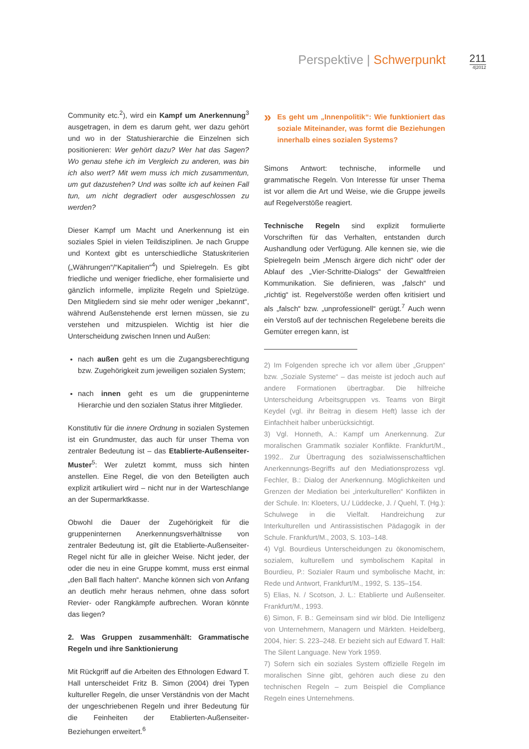Perspektive | Schwerpunkt 211
4|2012
Community etc.<sup>2</sup>), wird ein Kampf um Anerkennung<sup>3</sup> ausgetragen, in dem es darum geht, wer dazu gehört und wo in der Statushierarchie die Einzelnen sich positionieren: Wer gehört dazu? Wer hat das Sagen? Wo genau stehe ich im Vergleich zu anderen, was bin ich also wert? Mit wem muss ich mich zusammentun, um gut dazustehen? Und was sollte ich auf keinen Fall tun, um nicht degradiert oder ausgeschlossen zu werden?
Dieser Kampf um Macht und Anerkennung ist ein soziales Spiel in vielen Teildisziplinen. Je nach Gruppe und Kontext gibt es unterschiedliche Statuskriterien („Währungen“/“Kapitalien“<sup>4</sup>) und Spielregeln. Es gibt friedliche und weniger friedliche, eher formalisierte und gänzlich informelle, implizite Regeln und Spielzüge. Den Mitgliedern sind sie mehr oder weniger „bekannt“, während Außenstehende erst lernen müssen, sie zu verstehen und mitzuspielen. Wichtig ist hier die Unterscheidung zwischen Innen und Außen:
nach außen geht es um die Zugangsberechtigung bzw. Zugehörigkeit zum jeweiligen sozialen System;
nach innen geht es um die gruppeninterne Hierarchie und den sozialen Status ihrer Mitglieder.
Konstitutiv für die innere Ordnung in sozialen Systemen ist ein Grundmuster, das auch für unser Thema von zentraler Bedeutung ist – das Etablierte-Außenseiter-Muster<sup>5</sup>: Wer zuletzt kommt, muss sich hinten anstellen. Eine Regel, die von den Beteiligten auch explizit artikuliert wird – nicht nur in der Warteschlange an der Supermarktkasse.
Obwohl die Dauer der Zugehörigkeit für die gruppeninternen Anerkennungsverhältnisse von zentraler Bedeutung ist, gilt die Etablierte-Außenseiter-Regel nicht für alle in gleicher Weise. Nicht jeder, der oder die neu in eine Gruppe kommt, muss erst einmal „den Ball flach halten“. Manche können sich von Anfang an deutlich mehr heraus nehmen, ohne dass sofort Revier- oder Rangkämpfe aufbrechen. Woran könnte das liegen?
2. Was Gruppen zusammenhält: Grammatische Regeln und ihre Sanktionierung
Mit Rückgriff auf die Arbeiten des Ethnologen Edward T. Hall unterscheidet Fritz B. Simon (2004) drei Typen kultureller Regeln, die unser Verständnis von der Macht der ungeschriebenen Regeln und ihrer Bedeutung für die Feinheiten der Etablierten-Außenseiter-Beziehungen erweitert.<sup>6</sup>
» Es geht um „Innenpolitik“: Wie funktioniert das soziale Miteinander, was formt die Beziehungen innerhalb eines sozialen Systems?
Simons Antwort: technische, informelle und grammatische Regeln. Von Interesse für unser Thema ist vor allem die Art und Weise, wie die Gruppe jeweils auf Regelverstöße reagiert.
Technische Regeln sind explizit formulierte Vorschriften für das Verhalten, entstanden durch Aushandlung oder Verfügung. Alle kennen sie, wie die Spielregeln beim „Mensch ärgere dich nicht“ oder der Ablauf des „Vier-Schritte-Dialogs“ der Gewaltfreien Kommunikation. Sie definieren, was „falsch“ und „richtig“ ist. Regelverstöße werden offen kritisiert und als „falsch“ bzw. „unprofessionell“ gerügt.<sup>7</sup> Auch wenn ein Verstoß auf der technischen Regelebene bereits die Gemüter erregen kann, ist
2) Im Folgenden spreche ich vor allem über „Gruppen“ bzw. „Soziale Systeme“ – das meiste ist jedoch auch auf andere Formationen übertragbar. Die hilfreiche Unterscheidung Arbeitsgruppen vs. Teams von Birgit Keydel (vgl. ihr Beitrag in diesem Heft) lasse ich der Einfachheit halber unberücksichtigt.
3) Vgl. Honneth, A.: Kampf um Anerkennung. Zur moralischen Grammatik sozialer Konflikte. Frankfurt/M., 1992.. Zur Übertragung des sozialwissenschaftlichen Anerkennungs-Begriffs auf den Mediationsprozess vgl. Fechler, B.: Dialog der Anerkennung. Möglichkeiten und Grenzen der Mediation bei „interkulturellen“ Konflikten in der Schule. In: Kloeters, U./ Lüddecke, J. / Quehl, T. (Hg.): Schulwege in die Vielfalt. Handreichung zur Interkulturellen und Antirassistischen Pädagogik in der Schule. Frankfurt/M., 2003, S. 103–148.
4) Vgl. Bourdieus Unterscheidungen zu ökonomischem, sozialem, kulturellem und symbolischem Kapital in Bourdieu, P.: Sozialer Raum und symbolische Macht, in: Rede und Antwort, Frankfurt/M., 1992, S. 135–154.
5) Elias, N. / Scotson, J. L.: Etablierte und Außenseiter. Frankfurt/M., 1993.
6) Simon, F. B.: Gemeinsam sind wir blöd. Die Intelligenz von Unternehmern, Managern und Märkten. Heidelberg, 2004, hier: S. 223–248. Er bezieht sich auf Edward T. Hall: The Silent Language. New York 1959.
7) Sofern sich ein soziales System offizielle Regeln im moralischen Sinne gibt, gehören auch diese zu den technischen Regeln – zum Beispiel die Compliance Regeln eines Unternehmens.